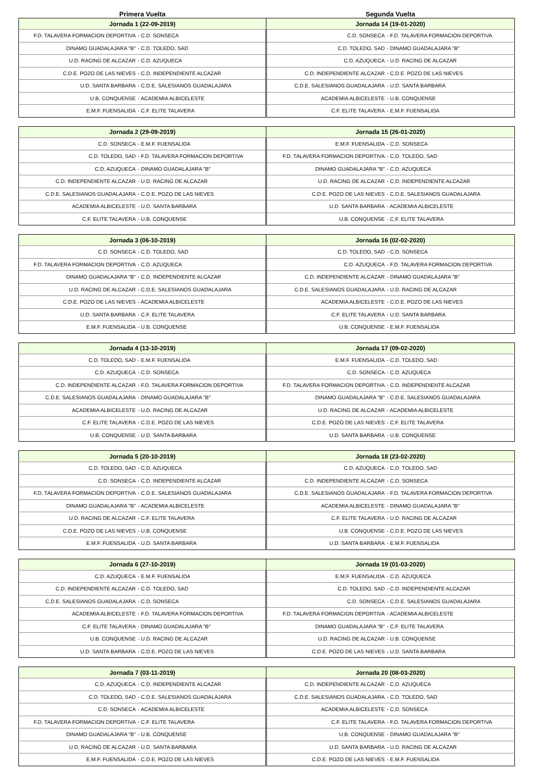Primera Vuelta Segunda Vuelta
| Jornada 1 (22-09-2019) | | Jornada 14 (19-01-2020) | |
| --- | --- | --- | --- |
| F.D. TALAVERA FORMACION DEPORTIVA | - C.D. SONSECA | C.D. SONSECA | - F.D. TALAVERA FORMACION DEPORTIVA |
| DINAMO GUADALAJARA "B" | - C.D. TOLEDO, SAD | C.D. TOLEDO, SAD | - DINAMO GUADALAJARA "B" |
| U.D. RACING DE ALCAZAR | - C.D. AZUQUECA | C.D. AZUQUECA | - U.D. RACING DE ALCAZAR |
| C.D.E. POZO DE LAS NIEVES | - C.D. INDEPENDIENTE ALCAZAR | C.D. INDEPENDIENTE ALCAZAR | - C.D.E. POZO DE LAS NIEVES |
| U.D. SANTA BARBARA | - C.D.E. SALESIANOS GUADALAJARA | C.D.E. SALESIANOS GUADALAJARA | - U.D. SANTA BARBARA |
| U.B. CONQUENSE | - ACADEMIA ALBICELESTE | ACADEMIA ALBICELESTE | - U.B. CONQUENSE |
| E.M.F. FUENSALIDA | - C.F. ELITE TALAVERA | C.F. ELITE TALAVERA | - E.M.F. FUENSALIDA |
| Jornada 2 (29-09-2019) | | Jornada 15 (26-01-2020) | |
| --- | --- | --- | --- |
| C.D. SONSECA | - E.M.F. FUENSALIDA | E.M.F. FUENSALIDA | - C.D. SONSECA |
| C.D. TOLEDO, SAD | - F.D. TALAVERA FORMACION DEPORTIVA | F.D. TALAVERA FORMACION DEPORTIVA | - C.D. TOLEDO, SAD |
| C.D. AZUQUECA | - DINAMO GUADALAJARA "B" | DINAMO GUADALAJARA "B" | - C.D. AZUQUECA |
| C.D. INDEPENDIENTE ALCAZAR | - U.D. RACING DE ALCAZAR | U.D. RACING DE ALCAZAR | - C.D. INDEPENDIENTE ALCAZAR |
| C.D.E. SALESIANOS GUADALAJARA | - C.D.E. POZO DE LAS NIEVES | C.D.E. POZO DE LAS NIEVES | - C.D.E. SALESIANOS GUADALAJARA |
| ACADEMIA ALBICELESTE | - U.D. SANTA BARBARA | U.D. SANTA BARBARA | - ACADEMIA ALBICELESTE |
| C.F. ELITE TALAVERA | - U.B. CONQUENSE | U.B. CONQUENSE | - C.F. ELITE TALAVERA |
| Jornada 3 (06-10-2019) | | Jornada 16 (02-02-2020) | |
| --- | --- | --- | --- |
| C.D. SONSECA | - C.D. TOLEDO, SAD | C.D. TOLEDO, SAD | - C.D. SONSECA |
| F.D. TALAVERA FORMACION DEPORTIVA | - C.D. AZUQUECA | C.D. AZUQUECA | - F.D. TALAVERA FORMACION DEPORTIVA |
| DINAMO GUADALAJARA "B" | - C.D. INDEPENDIENTE ALCAZAR | C.D. INDEPENDIENTE ALCAZAR | - DINAMO GUADALAJARA "B" |
| U.D. RACING DE ALCAZAR | - C.D.E. SALESIANOS GUADALAJARA | C.D.E. SALESIANOS GUADALAJARA | - U.D. RACING DE ALCAZAR |
| C.D.E. POZO DE LAS NIEVES | - ACADEMIA ALBICELESTE | ACADEMIA ALBICELESTE | - C.D.E. POZO DE LAS NIEVES |
| U.D. SANTA BARBARA | - C.F. ELITE TALAVERA | C.F. ELITE TALAVERA | - U.D. SANTA BARBARA |
| E.M.F. FUENSALIDA | - U.B. CONQUENSE | U.B. CONQUENSE | - E.M.F. FUENSALIDA |
| Jornada 4 (13-10-2019) | | Jornada 17 (09-02-2020) | |
| --- | --- | --- | --- |
| C.D. TOLEDO, SAD | - E.M.F. FUENSALIDA | E.M.F. FUENSALIDA | - C.D. TOLEDO, SAD |
| C.D. AZUQUECA | - C.D. SONSECA | C.D. SONSECA | - C.D. AZUQUECA |
| C.D. INDEPENDIENTE ALCAZAR | - F.D. TALAVERA FORMACION DEPORTIVA | F.D. TALAVERA FORMACION DEPORTIVA | - C.D. INDEPENDIENTE ALCAZAR |
| C.D.E. SALESIANOS GUADALAJARA | - DINAMO GUADALAJARA "B" | DINAMO GUADALAJARA "B" | - C.D.E. SALESIANOS GUADALAJARA |
| ACADEMIA ALBICELESTE | - U.D. RACING DE ALCAZAR | U.D. RACING DE ALCAZAR | - ACADEMIA ALBICELESTE |
| C.F. ELITE TALAVERA | - C.D.E. POZO DE LAS NIEVES | C.D.E. POZO DE LAS NIEVES | - C.F. ELITE TALAVERA |
| U.B. CONQUENSE | - U.D. SANTA BARBARA | U.D. SANTA BARBARA | - U.B. CONQUENSE |
| Jornada 5 (20-10-2019) | | Jornada 18 (23-02-2020) | |
| --- | --- | --- | --- |
| C.D. TOLEDO, SAD | - C.D. AZUQUECA | C.D. AZUQUECA | - C.D. TOLEDO, SAD |
| C.D. SONSECA | - C.D. INDEPENDIENTE ALCAZAR | C.D. INDEPENDIENTE ALCAZAR | - C.D. SONSECA |
| F.D. TALAVERA FORMACION DEPORTIVA | - C.D.E. SALESIANOS GUADALAJARA | C.D.E. SALESIANOS GUADALAJARA | - F.D. TALAVERA FORMACION DEPORTIVA |
| DINAMO GUADALAJARA "B" | - ACADEMIA ALBICELESTE | ACADEMIA ALBICELESTE | - DINAMO GUADALAJARA "B" |
| U.D. RACING DE ALCAZAR | - C.F. ELITE TALAVERA | C.F. ELITE TALAVERA | - U.D. RACING DE ALCAZAR |
| C.D.E. POZO DE LAS NIEVES | - U.B. CONQUENSE | U.B. CONQUENSE | - C.D.E. POZO DE LAS NIEVES |
| E.M.F. FUENSALIDA | - U.D. SANTA BARBARA | U.D. SANTA BARBARA | - E.M.F. FUENSALIDA |
| Jornada 6 (27-10-2019) | | Jornada 19 (01-03-2020) | |
| --- | --- | --- | --- |
| C.D. AZUQUECA | - E.M.F. FUENSALIDA | E.M.F. FUENSALIDA | - C.D. AZUQUECA |
| C.D. INDEPENDIENTE ALCAZAR | - C.D. TOLEDO, SAD | C.D. TOLEDO, SAD | - C.D. INDEPENDIENTE ALCAZAR |
| C.D.E. SALESIANOS GUADALAJARA | - C.D. SONSECA | C.D. SONSECA | - C.D.E. SALESIANOS GUADALAJARA |
| ACADEMIA ALBICELESTE | - F.D. TALAVERA FORMACION DEPORTIVA | F.D. TALAVERA FORMACION DEPORTIVA | - ACADEMIA ALBICELESTE |
| C.F. ELITE TALAVERA | - DINAMO GUADALAJARA "B" | DINAMO GUADALAJARA "B" | - C.F. ELITE TALAVERA |
| U.B. CONQUENSE | - U.D. RACING DE ALCAZAR | U.D. RACING DE ALCAZAR | - U.B. CONQUENSE |
| U.D. SANTA BARBARA | - C.D.E. POZO DE LAS NIEVES | C.D.E. POZO DE LAS NIEVES | - U.D. SANTA BARBARA |
| Jornada 7 (03-11-2019) | | Jornada 20 (08-03-2020) | |
| --- | --- | --- | --- |
| C.D. AZUQUECA | - C.D. INDEPENDIENTE ALCAZAR | C.D. INDEPENDIENTE ALCAZAR | - C.D. AZUQUECA |
| C.D. TOLEDO, SAD | - C.D.E. SALESIANOS GUADALAJARA | C.D.E. SALESIANOS GUADALAJARA | - C.D. TOLEDO, SAD |
| C.D. SONSECA | - ACADEMIA ALBICELESTE | ACADEMIA ALBICELESTE | - C.D. SONSECA |
| F.D. TALAVERA FORMACION DEPORTIVA | - C.F. ELITE TALAVERA | C.F. ELITE TALAVERA | - F.D. TALAVERA FORMACION DEPORTIVA |
| DINAMO GUADALAJARA "B" | - U.B. CONQUENSE | U.B. CONQUENSE | - DINAMO GUADALAJARA "B" |
| U.D. RACING DE ALCAZAR | - U.D. SANTA BARBARA | U.D. SANTA BARBARA | - U.D. RACING DE ALCAZAR |
| E.M.F. FUENSALIDA | - C.D.E. POZO DE LAS NIEVES | C.D.E. POZO DE LAS NIEVES | - E.M.F. FUENSALIDA |